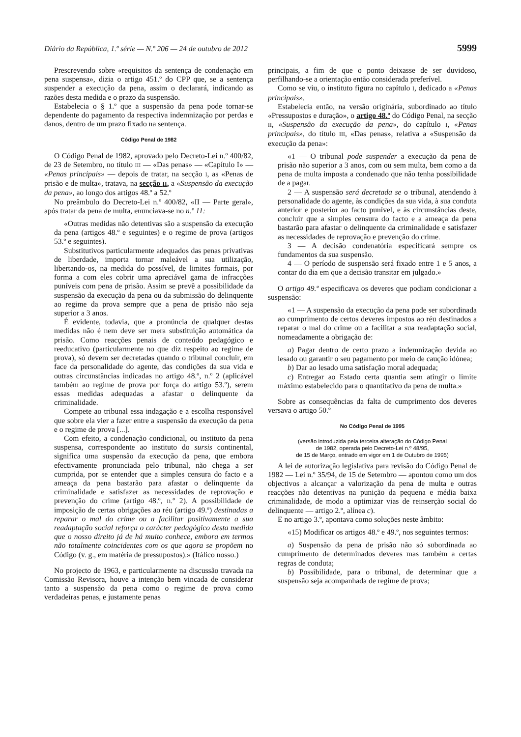Diário da República, 1.ª série — N.º 206 — 24 de outubro de 2012 5999
Prescrevendo sobre «requisitos da sentença de condenação em pena suspensa», dizia o artigo 451.º do CPP que, se a sentença suspender a execução da pena, assim o declarará, indicando as razões desta medida e o prazo da suspensão.
Estabelecia o § 1.º que a suspensão da pena pode tornar-se dependente do pagamento da respectiva indemnização por perdas e danos, dentro de um prazo fixado na sentença.
Código Penal de 1982
O Código Penal de 1982, aprovado pelo Decreto-Lei n.º 400/82, de 23 de Setembro, no título III — «Das penas» — «Capítulo I» — «Penas principais» — depois de tratar, na secção I, as «Penas de prisão e de multa», tratava, na secção II, a «Suspensão da execução da pena», ao longo dos artigos 48.º a 52.º
No preâmbulo do Decreto-Lei n.º 400/82, «II — Parte geral», após tratar da pena de multa, enunciava-se no n.º 11:
«Outras medidas não detentivas são a suspensão da execução da pena (artigos 48.º e seguintes) e o regime de prova (artigos 53.º e seguintes).
Substitutivos particularmente adequados das penas privativas de liberdade, importa tornar maleável a sua utilização, libertando-os, na medida do possível, de limites formais, por forma a com eles cobrir uma apreciável gama de infracções puníveis com pena de prisão. Assim se prevê a possibilidade da suspensão da execução da pena ou da submissão do delinquente ao regime da prova sempre que a pena de prisão não seja superior a 3 anos.
É evidente, todavia, que a pronúncia de qualquer destas medidas não é nem deve ser mera substituição automática da prisão. Como reacções penais de conteúdo pedagógico e reeducativo (particularmente no que diz respeito ao regime de prova), só devem ser decretadas quando o tribunal concluir, em face da personalidade do agente, das condições da sua vida e outras circunstâncias indicadas no artigo 48.º, n.º 2 (aplicável também ao regime de prova por força do artigo 53.º), serem essas medidas adequadas a afastar o delinquente da criminalidade.
Compete ao tribunal essa indagação e a escolha responsável que sobre ela vier a fazer entre a suspensão da execução da pena e o regime de prova [...].
Com efeito, a condenação condicional, ou instituto da pena suspensa, correspondente ao instituto do sursis continental, significa uma suspensão da execução da pena, que embora efectivamente pronunciada pelo tribunal, não chega a ser cumprida, por se entender que a simples censura do facto e a ameaça da pena bastarão para afastar o delinquente da criminalidade e satisfazer as necessidades de reprovação e prevenção do crime (artigo 48.º, n.º 2). A possibilidade de imposição de certas obrigações ao réu (artigo 49.º) destinadas a reparar o mal do crime ou a facilitar positivamente a sua readaptação social reforça o carácter pedagógico desta medida que o nosso direito já de há muito conhece, embora em termos não totalmente coincidentes com os que agora se propõem no Código (v. g., em matéria de pressupostos).» (Itálico nosso.)
No projecto de 1963, e particularmente na discussão travada na Comissão Revisora, houve a intenção bem vincada de considerar tanto a suspensão da pena como o regime de prova como verdadeiras penas, e justamente penas
principais, a fim de que o ponto deixasse de ser duvidoso, perfilhando-se a orientação então considerada preferível.
Como se viu, o instituto figura no capítulo I, dedicado a «Penas principais».
Estabelecia então, na versão originária, subordinado ao título «Pressupostos e duração», o artigo 48.º do Código Penal, na secção II, «Suspensão da execução da pena», do capítulo I, «Penas principais», do título III, «Das penas», relativa a «Suspensão da execução da pena»:
«1 — O tribunal pode suspender a execução da pena de prisão não superior a 3 anos, com ou sem multa, bem como a da pena de multa imposta a condenado que não tenha possibilidade de a pagar.
2 — A suspensão será decretada se o tribunal, atendendo à personalidade do agente, às condições da sua vida, à sua conduta anterior e posterior ao facto punível, e às circunstâncias deste, concluir que a simples censura do facto e a ameaça da pena bastarão para afastar o delinquente da criminalidade e satisfazer as necessidades de reprovação e prevenção do crime.
3 — A decisão condenatória especificará sempre os fundamentos da sua suspensão.
4 — O período de suspensão será fixado entre 1 e 5 anos, a contar do dia em que a decisão transitar em julgado.»
O artigo 49.º especificava os deveres que podiam condicionar a suspensão:
«1 — A suspensão da execução da pena pode ser subordinada ao cumprimento de certos deveres impostos ao réu destinados a reparar o mal do crime ou a facilitar a sua readaptação social, nomeadamente a obrigação de:
a) Pagar dentro de certo prazo a indemnização devida ao lesado ou garantir o seu pagamento por meio de caução idónea;
b) Dar ao lesado uma satisfação moral adequada;
c) Entregar ao Estado certa quantia sem atingir o limite máximo estabelecido para o quantitativo da pena de multa.»
Sobre as consequências da falta de cumprimento dos deveres versava o artigo 50.º
No Código Penal de 1995
(versão introduzida pela terceira alteração do Código Penal
de 1982, operada pelo Decreto-Lei n.º 48/95,
de 15 de Março, entrado em vigor em 1 de Outubro de 1995)
A lei de autorização legislativa para revisão do Código Penal de 1982 — Lei n.º 35/94, de 15 de Setembro — apontou como um dos objectivos a alcançar a valorização da pena de multa e outras reacções não detentivas na punição da pequena e média baixa criminalidade, de modo a optimizar vias de reinserção social do delinquente — artigo 2.º, alínea c).
E no artigo 3.º, apontava como soluções neste âmbito:
«15) Modificar os artigos 48.º e 49.º, nos seguintes termos:
a) Suspensão da pena de prisão não só subordinada ao cumprimento de determinados deveres mas também a certas regras de conduta;
b) Possibilidade, para o tribunal, de determinar que a suspensão seja acompanhada de regime de prova;